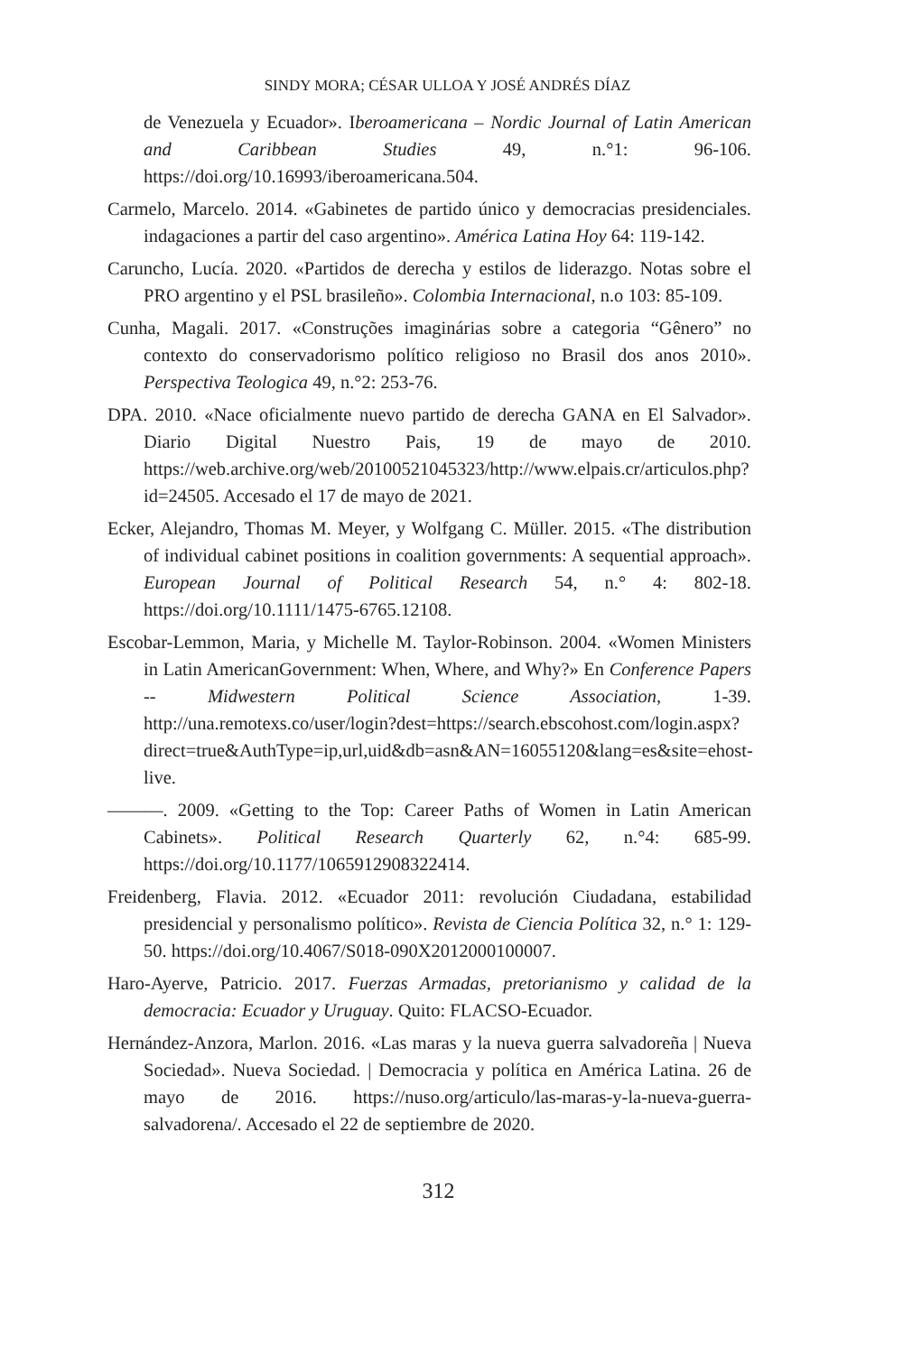SINDY MORA; CÉSAR ULLOA Y JOSÉ ANDRÉS DÍAZ
de Venezuela y Ecuador». Iberoamericana – Nordic Journal of Latin American and Caribbean Studies 49, n.°1: 96-106. https://doi.org/10.16993/iberoamericana.504.
Carmelo, Marcelo. 2014. «Gabinetes de partido único y democracias presidenciales. indagaciones a partir del caso argentino». América Latina Hoy 64: 119-142.
Caruncho, Lucía. 2020. «Partidos de derecha y estilos de liderazgo. Notas sobre el PRO argentino y el PSL brasileño». Colombia Internacional, n.o 103: 85-109.
Cunha, Magali. 2017. «Construções imaginárias sobre a categoria “Gênero” no contexto do conservadorismo político religioso no Brasil dos anos 2010». Perspectiva Teologica 49, n.°2: 253-76.
DPA. 2010. «Nace oficialmente nuevo partido de derecha GANA en El Salvador». Diario Digital Nuestro Pais, 19 de mayo de 2010. https://web.archive.org/web/20100521045323/http://www.elpais.cr/articulos.php?id=24505. Accesado el 17 de mayo de 2021.
Ecker, Alejandro, Thomas M. Meyer, y Wolfgang C. Müller. 2015. «The distribution of individual cabinet positions in coalition governments: A sequential approach». European Journal of Political Research 54, n.° 4: 802-18. https://doi.org/10.1111/1475-6765.12108.
Escobar-Lemmon, Maria, y Michelle M. Taylor-Robinson. 2004. «Women Ministers in Latin AmericanGovernment: When, Where, and Why?» En Conference Papers -- Midwestern Political Science Association, 1-39. http://una.remotexs.co/user/login?dest=https://search.ebscohost.com/login.aspx?direct=true&AuthType=ip,url,uid&db=asn&AN=16055120&lang=es&site=ehost-live.
———. 2009. «Getting to the Top: Career Paths of Women in Latin American Cabinets». Political Research Quarterly 62, n.°4: 685-99. https://doi.org/10.1177/1065912908322414.
Freidenberg, Flavia. 2012. «Ecuador 2011: revolución Ciudadana, estabilidad presidencial y personalismo político». Revista de Ciencia Política 32, n.° 1: 129-50. https://doi.org/10.4067/S018-090X2012000100007.
Haro-Ayerve, Patricio. 2017. Fuerzas Armadas, pretorianismo y calidad de la democracia: Ecuador y Uruguay. Quito: FLACSO-Ecuador.
Hernández-Anzora, Marlon. 2016. «Las maras y la nueva guerra salvadoreña | Nueva Sociedad». Nueva Sociedad. | Democracia y política en América Latina. 26 de mayo de 2016. https://nuso.org/articulo/las-maras-y-la-nueva-guerra-salvadorena/. Accesado el 22 de septiembre de 2020.
312